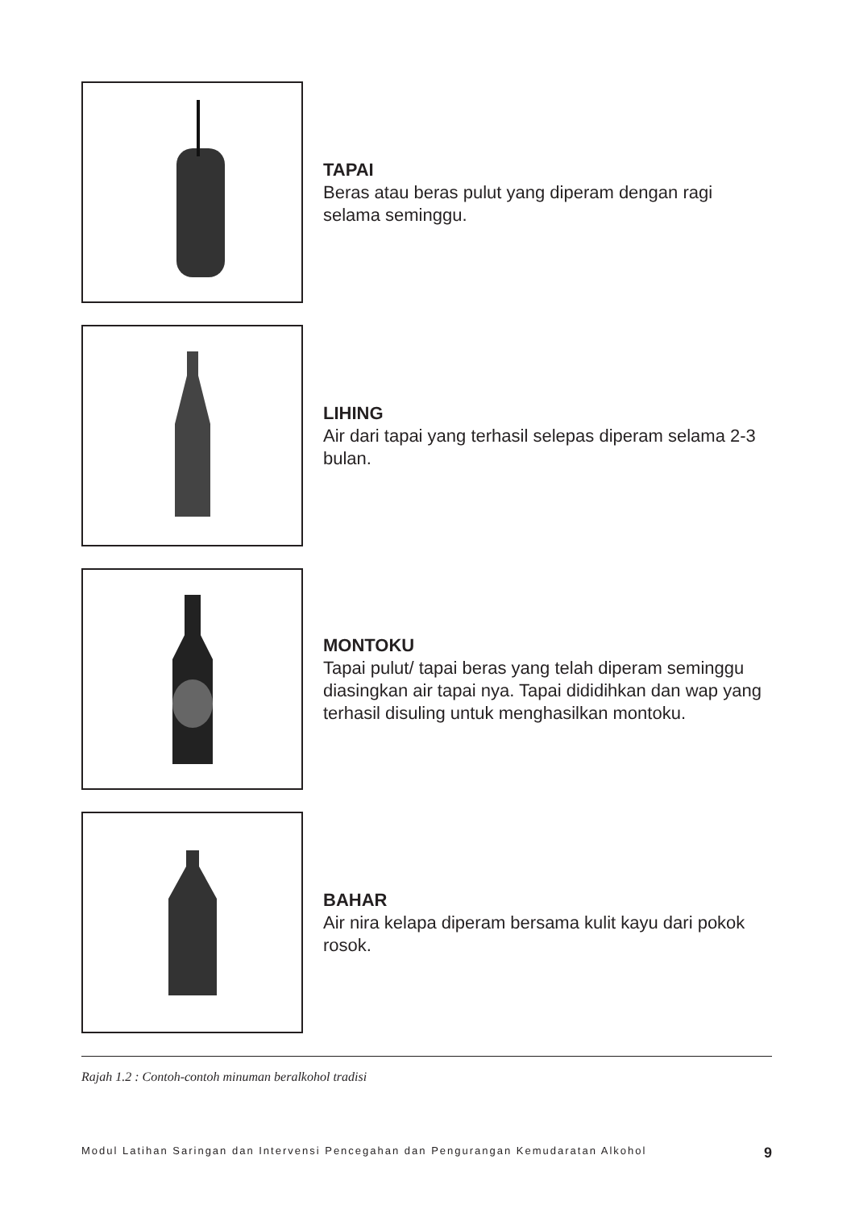TAPAI
Beras atau beras pulut yang diperam dengan ragi selama seminggu.
LIHING
Air dari tapai yang terhasil selepas diperam selama 2-3 bulan.
MONTOKU
Tapai pulut/ tapai beras yang telah diperam seminggu diasingkan air tapai nya. Tapai dididihkan dan wap yang terhasil disuling untuk menghasilkan montoku.
BAHAR
Air nira kelapa diperam bersama kulit kayu dari pokok rosok.
Rajah 1.2 : Contoh-contoh minuman beralkohol tradisi
Modul Latihan Saringan dan Intervensi Pencegahan dan Pengurangan Kemudaratan Alkohol 9